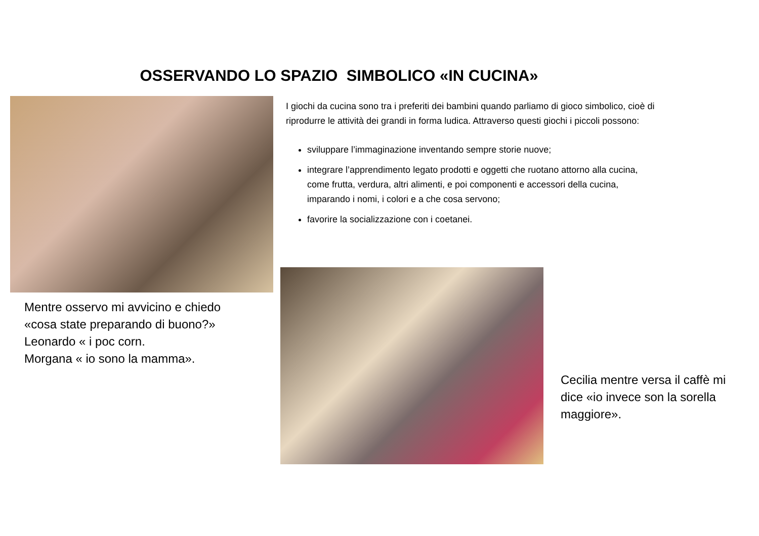OSSERVANDO LO SPAZIO SIMBOLICO «IN CUCINA»
I giochi da cucina sono tra i preferiti dei bambini quando parliamo di gioco simbolico, cioè di riprodurre le attività dei grandi in forma ludica. Attraverso questi giochi i piccoli possono:
sviluppare l’immaginazione inventando sempre storie nuove;
integrare l’apprendimento legato prodotti e oggetti che ruotano attorno alla cucina, come frutta, verdura, altri alimenti, e poi componenti e accessori della cucina, imparando i nomi, i colori e a che cosa servono;
favorire la socializzazione con i coetanei.
Mentre osservo mi avvicino e chiedo «cosa state preparando di buono?»
Leonardo « i poc corn.
Morgana « io sono la mamma».
Cecilia mentre versa il caffè mi dice «io invece son la sorella maggiore».